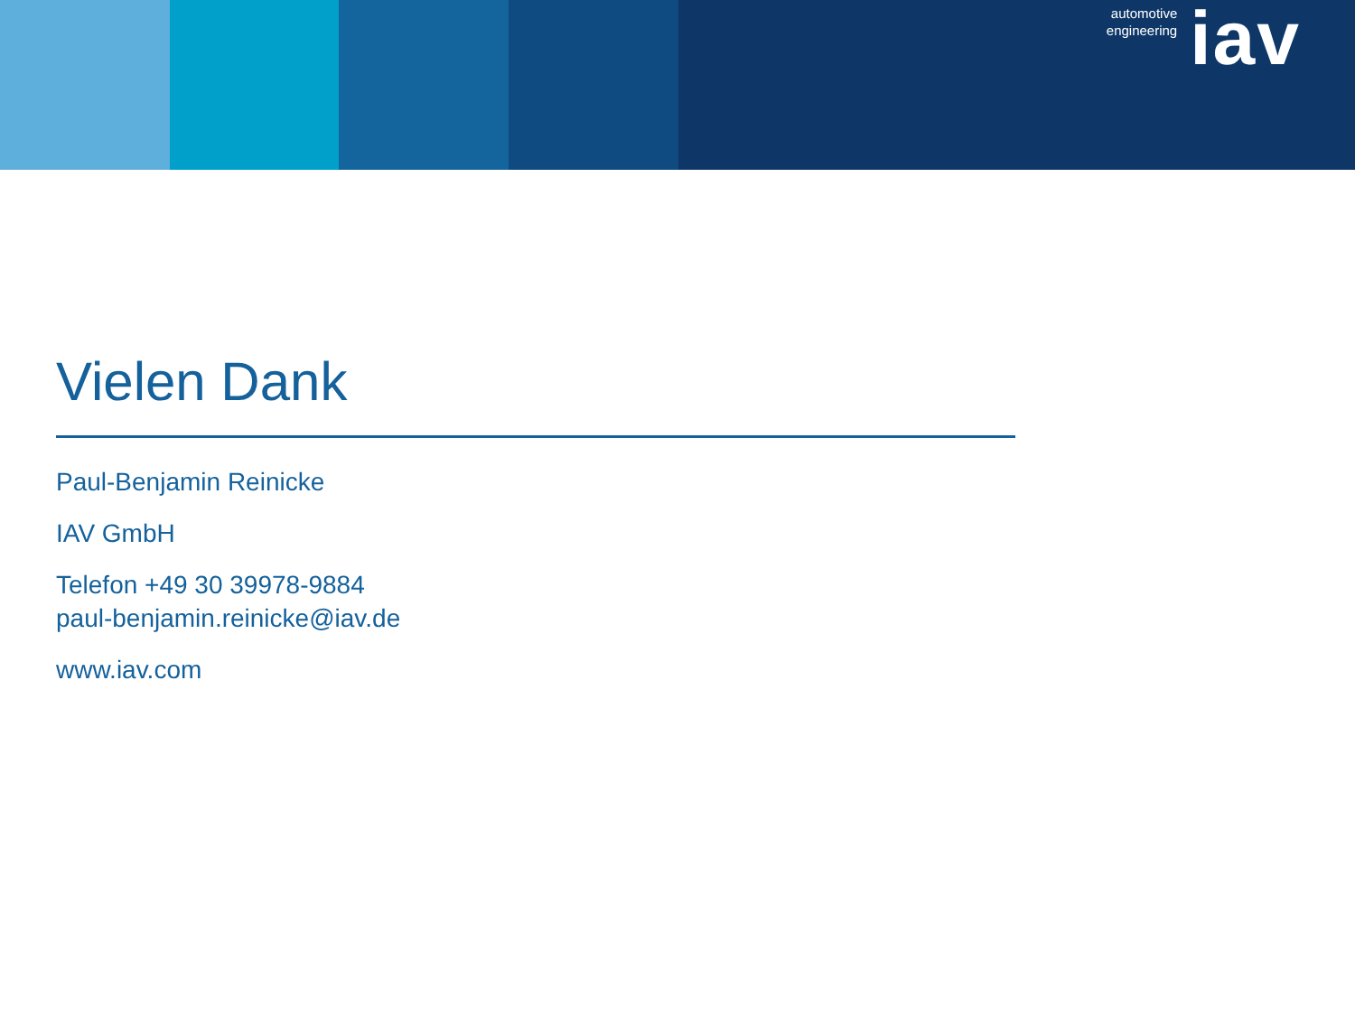automotive
engineering
iav
Vielen Dank
Paul-Benjamin Reinicke
IAV GmbH
Telefon +49 30 39978-9884
paul-benjamin.reinicke@iav.de
www.iav.com